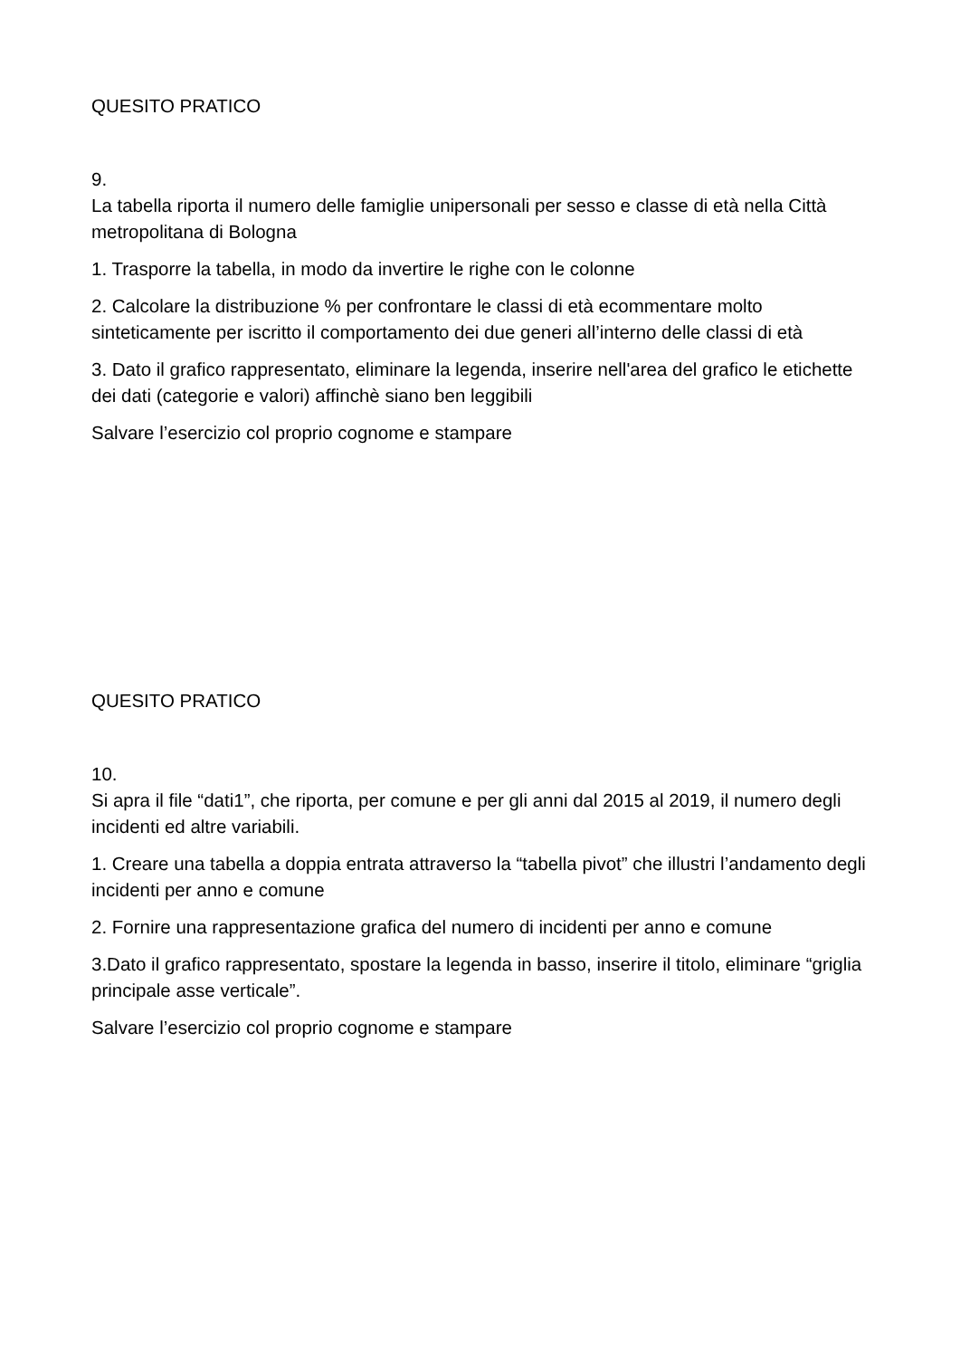QUESITO PRATICO
9.
La tabella riporta il numero delle famiglie unipersonali per sesso e classe di età nella Città metropolitana di Bologna
1. Trasporre la tabella, in modo da invertire le righe con le colonne
2. Calcolare la distribuzione % per confrontare le classi di età ecommentare molto sinteticamente per iscritto il comportamento dei due generi all’interno delle classi di età
3. Dato il grafico rappresentato, eliminare la legenda, inserire nell'area del grafico le etichette dei dati (categorie e valori) affinchè siano ben leggibili
Salvare l’esercizio col proprio cognome e stampare
QUESITO PRATICO
10.
Si apra il file “dati1”, che riporta, per comune e per gli anni dal 2015 al 2019, il numero degli incidenti ed altre variabili.
1. Creare una tabella a doppia entrata attraverso la “tabella pivot” che illustri l’andamento degli incidenti per anno e comune
2. Fornire una rappresentazione grafica del numero di incidenti per anno e comune
3.Dato il grafico rappresentato, spostare la legenda in basso, inserire il titolo, eliminare “griglia principale asse verticale”.
Salvare l’esercizio col proprio cognome e stampare